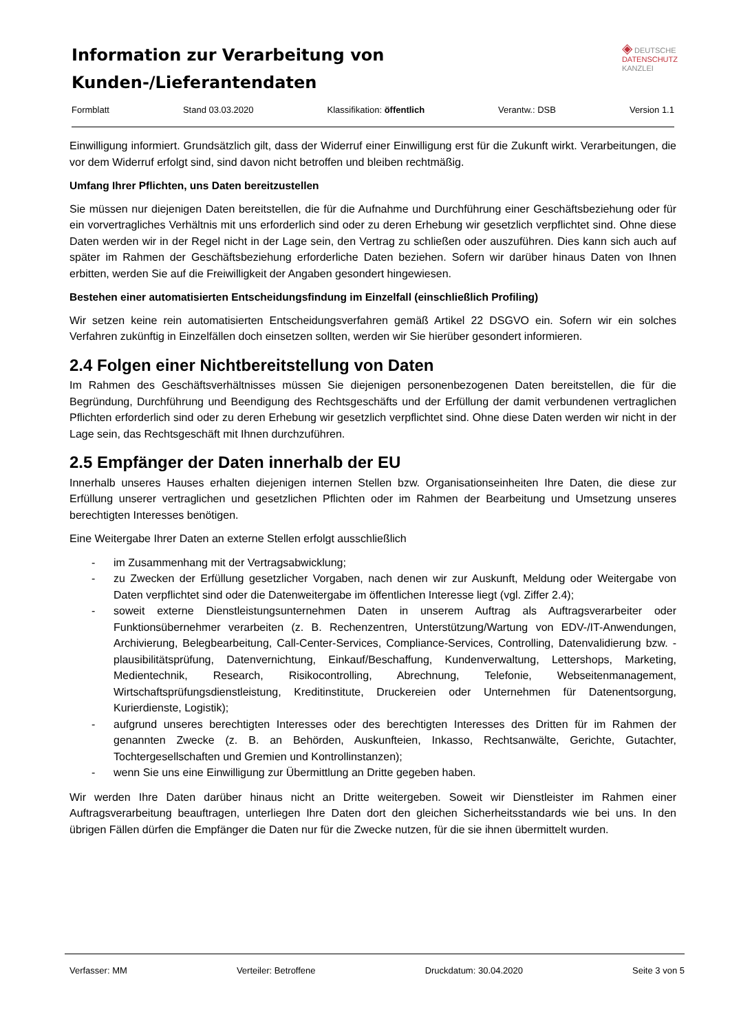◈ DEUTSCHE
DATENSCHUTZ
KANZLEI
Information zur Verarbeitung von
Kunden-/Lieferantendaten
Formblatt Stand 03.03.2020 Klassifikation: öffentlich Verantw.: DSB Version 1.1
Einwilligung informiert. Grundsätzlich gilt, dass der Widerruf einer Einwilligung erst für die Zukunft wirkt. Verarbeitungen, die vor dem Widerruf erfolgt sind, sind davon nicht betroffen und bleiben rechtmäßig.
Umfang Ihrer Pflichten, uns Daten bereitzustellen
Sie müssen nur diejenigen Daten bereitstellen, die für die Aufnahme und Durchführung einer Geschäftsbeziehung oder für ein vorvertragliches Verhältnis mit uns erforderlich sind oder zu deren Erhebung wir gesetzlich verpflichtet sind. Ohne diese Daten werden wir in der Regel nicht in der Lage sein, den Vertrag zu schließen oder auszuführen. Dies kann sich auch auf später im Rahmen der Geschäftsbeziehung erforderliche Daten beziehen. Sofern wir darüber hinaus Daten von Ihnen erbitten, werden Sie auf die Freiwilligkeit der Angaben gesondert hingewiesen.
Bestehen einer automatisierten Entscheidungsfindung im Einzelfall (einschließlich Profiling)
Wir setzen keine rein automatisierten Entscheidungsverfahren gemäß Artikel 22 DSGVO ein. Sofern wir ein solches Verfahren zukünftig in Einzelfällen doch einsetzen sollten, werden wir Sie hierüber gesondert informieren.
2.4 Folgen einer Nichtbereitstellung von Daten
Im Rahmen des Geschäftsverhältnisses müssen Sie diejenigen personenbezogenen Daten bereitstellen, die für die Begründung, Durchführung und Beendigung des Rechtsgeschäfts und der Erfüllung der damit verbundenen vertraglichen Pflichten erforderlich sind oder zu deren Erhebung wir gesetzlich verpflichtet sind. Ohne diese Daten werden wir nicht in der Lage sein, das Rechtsgeschäft mit Ihnen durchzuführen.
2.5 Empfänger der Daten innerhalb der EU
Innerhalb unseres Hauses erhalten diejenigen internen Stellen bzw. Organisationseinheiten Ihre Daten, die diese zur Erfüllung unserer vertraglichen und gesetzlichen Pflichten oder im Rahmen der Bearbeitung und Umsetzung unseres berechtigten Interesses benötigen.
Eine Weitergabe Ihrer Daten an externe Stellen erfolgt ausschließlich
- im Zusammenhang mit der Vertragsabwicklung;
- zu Zwecken der Erfüllung gesetzlicher Vorgaben, nach denen wir zur Auskunft, Meldung oder Weitergabe von Daten verpflichtet sind oder die Datenweitergabe im öffentlichen Interesse liegt (vgl. Ziffer 2.4);
- soweit externe Dienstleistungsunternehmen Daten in unserem Auftrag als Auftragsverarbeiter oder Funktionsübernehmer verarbeiten (z. B. Rechenzentren, Unterstützung/Wartung von EDV-/IT-Anwendungen, Archivierung, Belegbearbeitung, Call-Center-Services, Compliance-Services, Controlling, Datenvalidierung bzw. -plausibilitätsprüfung, Datenvernichtung, Einkauf/Beschaffung, Kundenverwaltung, Lettershops, Marketing, Medientechnik, Research, Risikocontrolling, Abrechnung, Telefonie, Webseitenmanagement, Wirtschaftsprüfungsdienstleistung, Kreditinstitute, Druckereien oder Unternehmen für Datenentsorgung, Kurierdienste, Logistik);
- aufgrund unseres berechtigten Interesses oder des berechtigten Interesses des Dritten für im Rahmen der genannten Zwecke (z. B. an Behörden, Auskunfteien, Inkasso, Rechtsanwälte, Gerichte, Gutachter, Tochtergesellschaften und Gremien und Kontrollinstanzen);
- wenn Sie uns eine Einwilligung zur Übermittlung an Dritte gegeben haben.
Wir werden Ihre Daten darüber hinaus nicht an Dritte weitergeben. Soweit wir Dienstleister im Rahmen einer Auftragsverarbeitung beauftragen, unterliegen Ihre Daten dort den gleichen Sicherheitsstandards wie bei uns. In den übrigen Fällen dürfen die Empfänger die Daten nur für die Zwecke nutzen, für die sie ihnen übermittelt wurden.
Verfasser: MM Verteiler: Betroffene Druckdatum: 30.04.2020 Seite 3 von 5